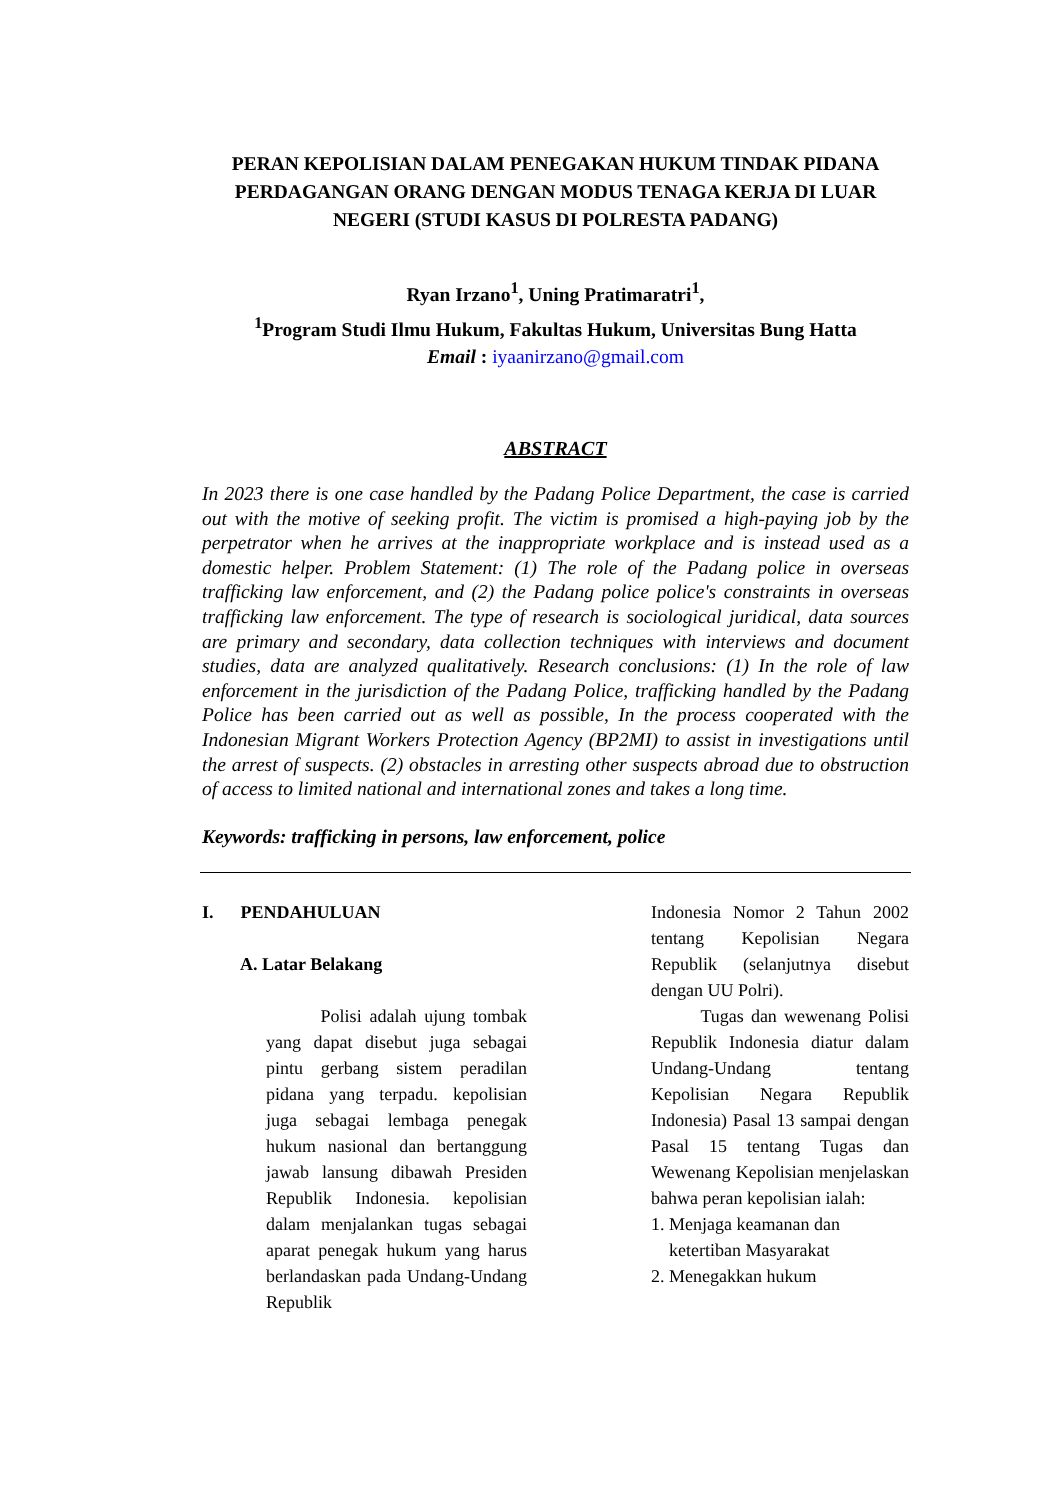PERAN KEPOLISIAN DALAM PENEGAKAN HUKUM TINDAK PIDANA PERDAGANGAN ORANG DENGAN MODUS TENAGA KERJA DI LUAR NEGERI (STUDI KASUS DI POLRESTA PADANG)
Ryan Irzano<sup>1</sup>, Uning Pratimaratri<sup>1</sup>,
<sup>1</sup> Program Studi Ilmu Hukum, Fakultas Hukum, Universitas Bung Hatta
Email : iyaanirzano@gmail.com
ABSTRACT
In 2023 there is one case handled by the Padang Police Department, the case is carried out with the motive of seeking profit. The victim is promised a high-paying job by the perpetrator when he arrives at the inappropriate workplace and is instead used as a domestic helper. Problem Statement: (1) The role of the Padang police in overseas trafficking law enforcement, and (2) the Padang police police's constraints in overseas trafficking law enforcement. The type of research is sociological juridical, data sources are primary and secondary, data collection techniques with interviews and document studies, data are analyzed qualitatively. Research conclusions: (1) In the role of law enforcement in the jurisdiction of the Padang Police, trafficking handled by the Padang Police has been carried out as well as possible, In the process cooperated with the Indonesian Migrant Workers Protection Agency (BP2MI) to assist in investigations until the arrest of suspects. (2) obstacles in arresting other suspects abroad due to obstruction of access to limited national and international zones and takes a long time.
Keywords: trafficking in persons, law enforcement, police
I. PENDAHULUAN
A. Latar Belakang
Polisi adalah ujung tombak yang dapat disebut juga sebagai pintu gerbang sistem peradilan pidana yang terpadu. kepolisian juga sebagai lembaga penegak hukum nasional dan bertanggung jawab lansung dibawah Presiden Republik Indonesia. kepolisian dalam menjalankan tugas sebagai aparat penegak hukum yang harus berlandaskan pada Undang-Undang Republik
Indonesia Nomor 2 Tahun 2002 tentang Kepolisian Negara Republik (selanjutnya disebut dengan UU Polri).
Tugas dan wewenang Polisi Republik Indonesia diatur dalam Undang-Undang tentang Kepolisian Negara Republik Indonesia) Pasal 13 sampai dengan Pasal 15 tentang Tugas dan Wewenang Kepolisian menjelaskan bahwa peran kepolisian ialah:
1. Menjaga keamanan dan
ketertiban Masyarakat
2. Menegakkan hukum